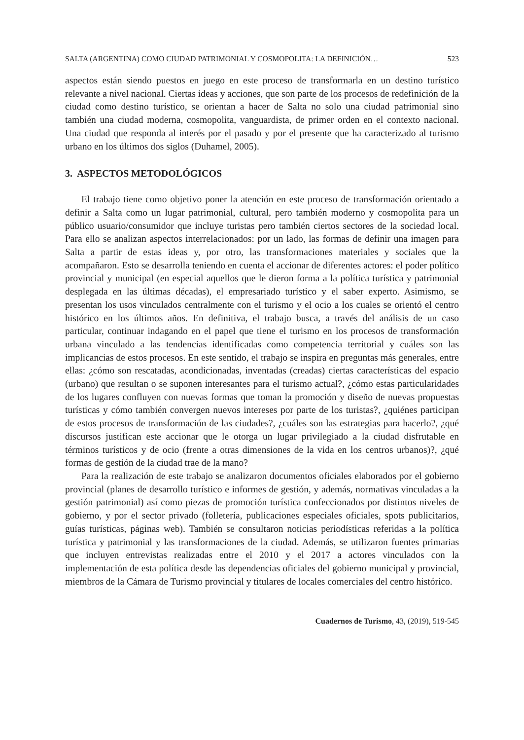SALTA (ARGENTINA) COMO CIUDAD PATRIMONIAL Y COSMOPOLITA: LA DEFINICIÓN… 523
aspectos están siendo puestos en juego en este proceso de transformarla en un destino turístico relevante a nivel nacional. Ciertas ideas y acciones, que son parte de los procesos de redefinición de la ciudad como destino turístico, se orientan a hacer de Salta no solo una ciudad patrimonial sino también una ciudad moderna, cosmopolita, vanguardista, de primer orden en el contexto nacional. Una ciudad que responda al interés por el pasado y por el presente que ha caracterizado al turismo urbano en los últimos dos siglos (Duhamel, 2005).
3. ASPECTOS METODOLÓGICOS
El trabajo tiene como objetivo poner la atención en este proceso de transformación orientado a definir a Salta como un lugar patrimonial, cultural, pero también moderno y cosmopolita para un público usuario/consumidor que incluye turistas pero también ciertos sectores de la sociedad local. Para ello se analizan aspectos interrelacionados: por un lado, las formas de definir una imagen para Salta a partir de estas ideas y, por otro, las transformaciones materiales y sociales que la acompañaron. Esto se desarrolla teniendo en cuenta el accionar de diferentes actores: el poder político provincial y municipal (en especial aquellos que le dieron forma a la política turística y patrimonial desplegada en las últimas décadas), el empresariado turístico y el saber experto. Asimismo, se presentan los usos vinculados centralmente con el turismo y el ocio a los cuales se orientó el centro histórico en los últimos años. En definitiva, el trabajo busca, a través del análisis de un caso particular, continuar indagando en el papel que tiene el turismo en los procesos de transformación urbana vinculado a las tendencias identificadas como competencia territorial y cuáles son las implicancias de estos procesos. En este sentido, el trabajo se inspira en preguntas más generales, entre ellas: ¿cómo son rescatadas, acondicionadas, inventadas (creadas) ciertas características del espacio (urbano) que resultan o se suponen interesantes para el turismo actual?, ¿cómo estas particularidades de los lugares confluyen con nuevas formas que toman la promoción y diseño de nuevas propuestas turísticas y cómo también convergen nuevos intereses por parte de los turistas?, ¿quiénes participan de estos procesos de transformación de las ciudades?, ¿cuáles son las estrategias para hacerlo?, ¿qué discursos justifican este accionar que le otorga un lugar privilegiado a la ciudad disfrutable en términos turísticos y de ocio (frente a otras dimensiones de la vida en los centros urbanos)?, ¿qué formas de gestión de la ciudad trae de la mano?
Para la realización de este trabajo se analizaron documentos oficiales elaborados por el gobierno provincial (planes de desarrollo turístico e informes de gestión, y además, normativas vinculadas a la gestión patrimonial) así como piezas de promoción turística confeccionados por distintos niveles de gobierno, y por el sector privado (folletería, publicaciones especiales oficiales, spots publicitarios, guías turísticas, páginas web). También se consultaron noticias periodísticas referidas a la política turística y patrimonial y las transformaciones de la ciudad. Además, se utilizaron fuentes primarias que incluyen entrevistas realizadas entre el 2010 y el 2017 a actores vinculados con la implementación de esta política desde las dependencias oficiales del gobierno municipal y provincial, miembros de la Cámara de Turismo provincial y titulares de locales comerciales del centro histórico.
Cuadernos de Turismo, 43, (2019), 519-545